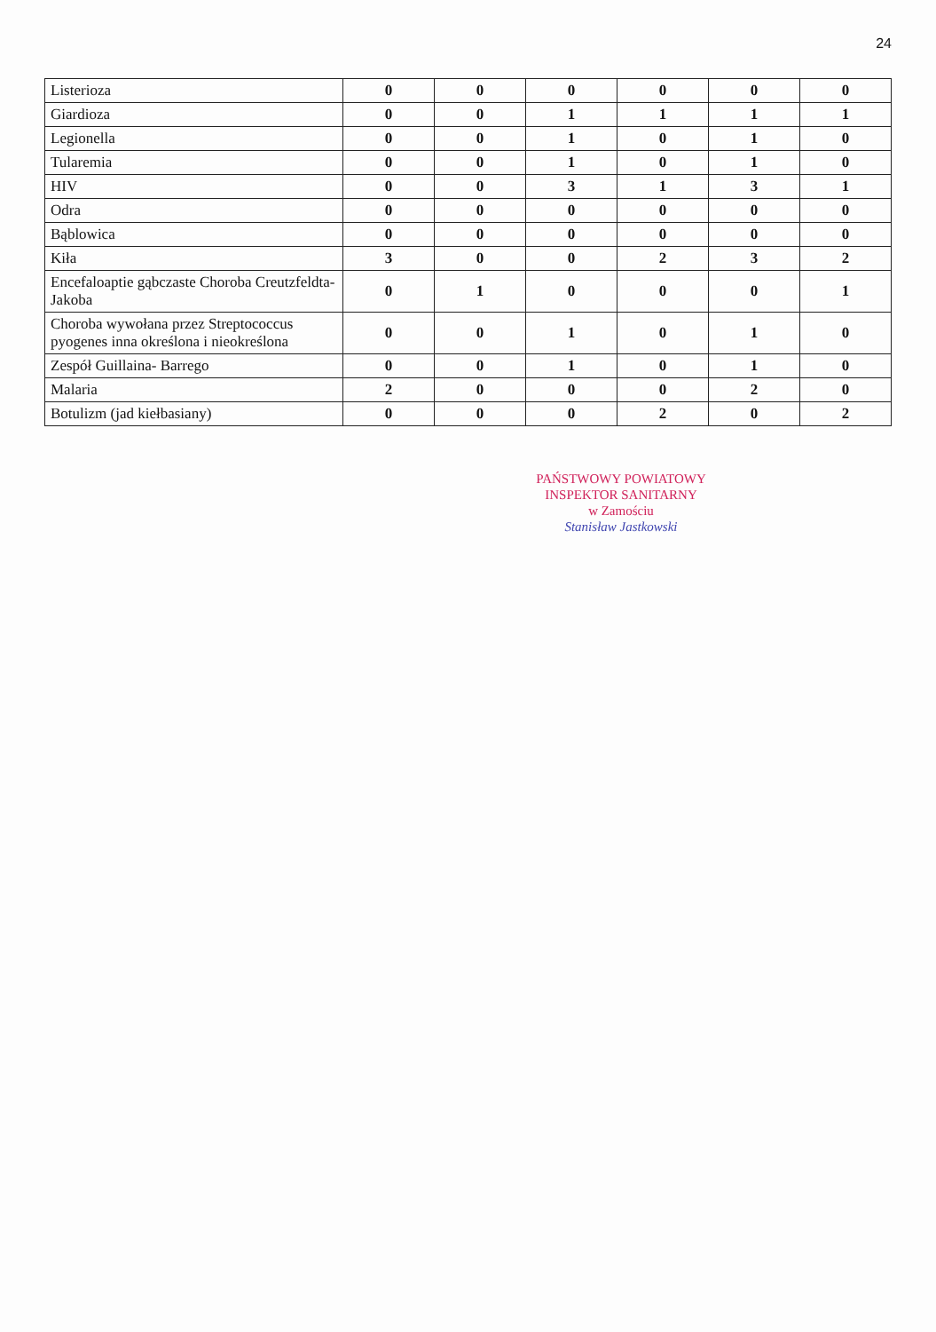24
| Listerioza | 0 | 0 | 0 | 0 | 0 | 0 |
| Giardioza | 0 | 0 | 1 | 1 | 1 | 1 |
| Legionella | 0 | 0 | 1 | 0 | 1 | 0 |
| Tularemia | 0 | 0 | 1 | 0 | 1 | 0 |
| HIV | 0 | 0 | 3 | 1 | 3 | 1 |
| Odra | 0 | 0 | 0 | 0 | 0 | 0 |
| Bąblowica | 0 | 0 | 0 | 0 | 0 | 0 |
| Kiła | 3 | 0 | 0 | 2 | 3 | 2 |
| Encefaloaptie gąbczaste Choroba Creutzfeldta-Jakoba | 0 | 1 | 0 | 0 | 0 | 1 |
| Choroba wywołana przez Streptococcus pyogenes inna określona i nieokreślona | 0 | 0 | 1 | 0 | 1 | 0 |
| Zespół Guillaina- Barrego | 0 | 0 | 1 | 0 | 1 | 0 |
| Malaria | 2 | 0 | 0 | 0 | 2 | 0 |
| Botulizm (jad kiełbasiany) | 0 | 0 | 0 | 2 | 0 | 2 |
PAŃSTWOWY POWIATOWY
INSPEKTOR SANITARNY
w Zamościu
Stanisław Jastkowski